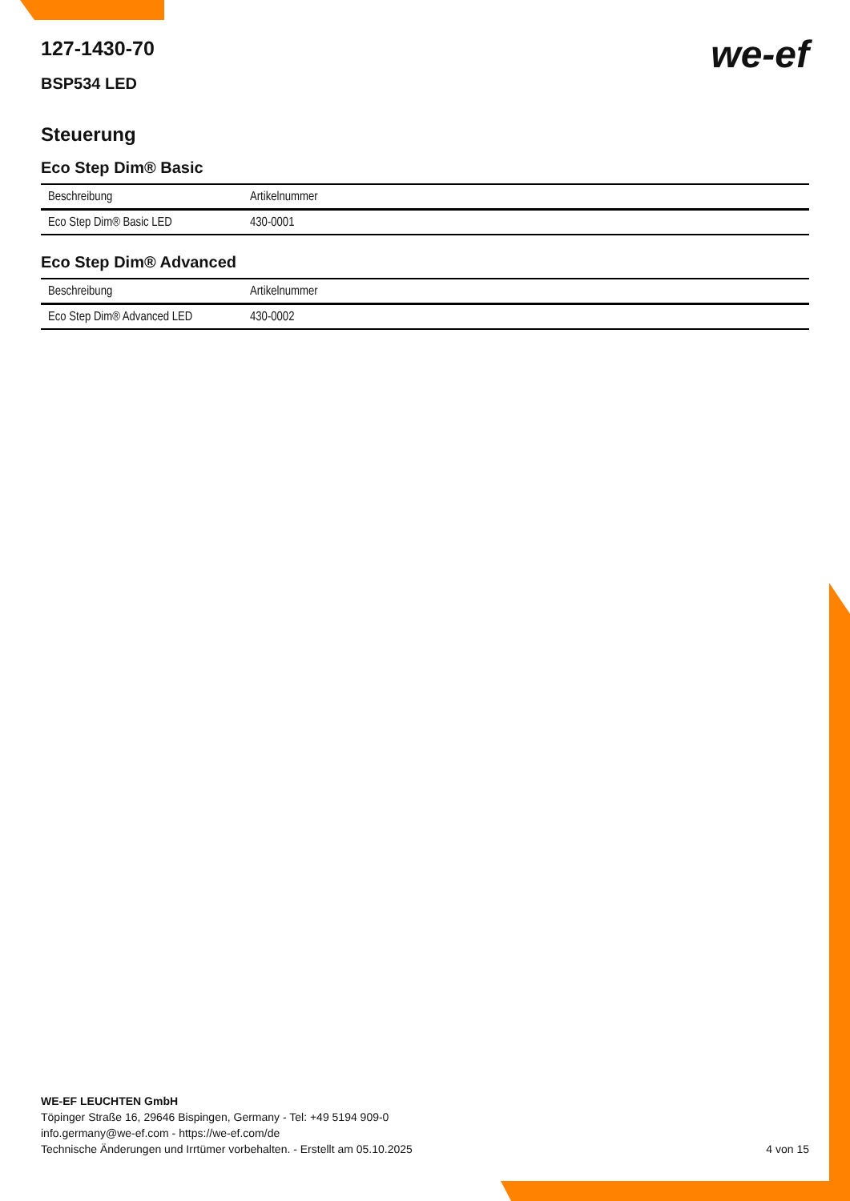we-ef
127-1430-70
BSP534 LED
Steuerung
Eco Step Dim® Basic
| Beschreibung | Artikelnummer |
| --- | --- |
| Eco Step Dim® Basic LED | 430-0001 |
Eco Step Dim® Advanced
| Beschreibung | Artikelnummer |
| --- | --- |
| Eco Step Dim® Advanced LED | 430-0002 |
WE-EF LEUCHTEN GmbH
Töpinger Straße 16, 29646 Bispingen, Germany - Tel: +49 5194 909-0
info.germany@we-ef.com - https://we-ef.com/de
Technische Änderungen und Irrtümer vorbehalten. - Erstellt am 05.10.2025 4 von 15